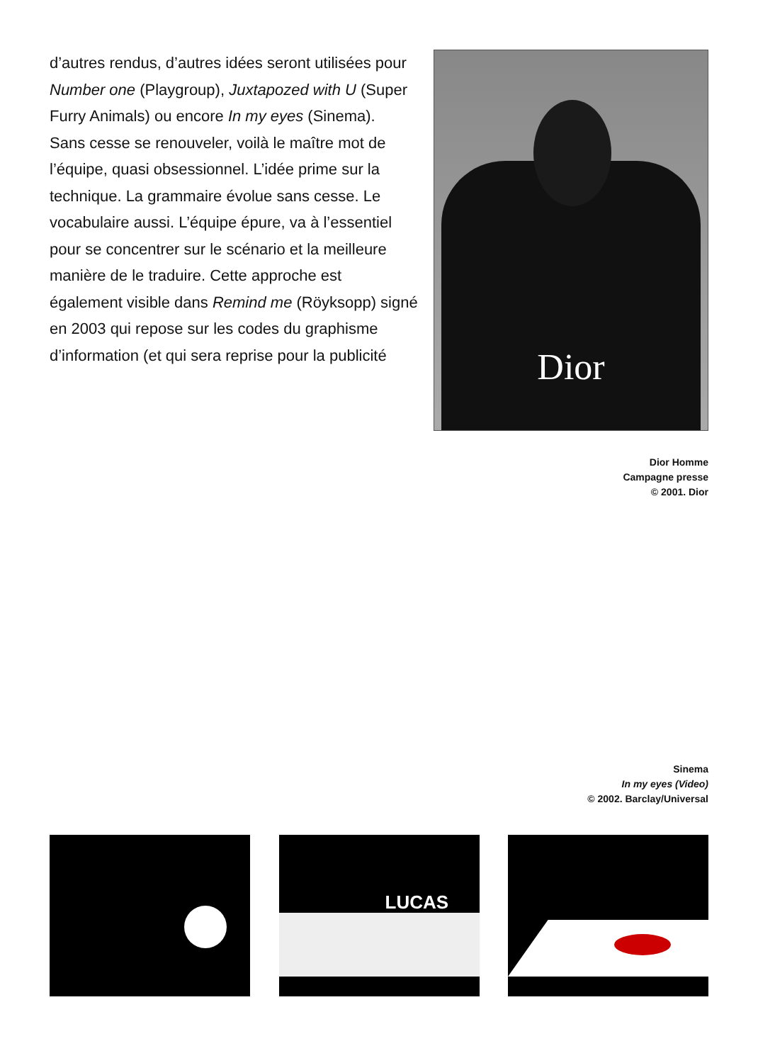d’autres rendus, d’autres idées seront utilisées pour Number one (Playgroup), Juxtapozed with U (Super Furry Animals) ou encore In my eyes (Sinema).
Sans cesse se renouveler, voilà le maître mot de l’équipe, quasi obsessionnel. L’idée prime sur la technique. La grammaire évolue sans cesse. Le vocabulaire aussi. L’équipe épure, va à l’essentiel pour se concentrer sur le scénario et la meilleure manière de le traduire. Cette approche est également visible dans Remind me (Röyksopp) signé en 2003 qui repose sur les codes du graphisme d’information (et qui sera reprise pour la publicité
Dior
Dior Homme
Campagne presse
© 2001. Dior
Sinema
In my eyes (Video)
© 2002. Barclay/Universal
LUCAS